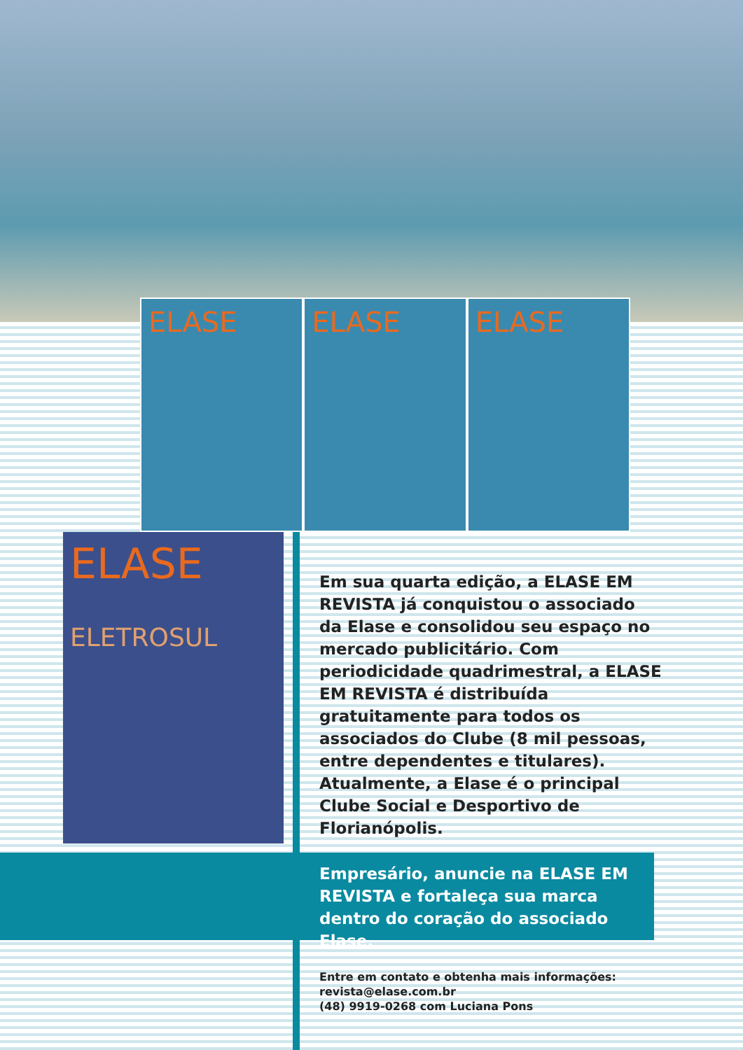ELASE ELASE ELASE
ELASE
ELETROSUL
Em sua quarta edição, a ELASE EM REVISTA já conquistou o associado da Elase e consolidou seu espaço no mercado publicitário. Com periodicidade quadrimestral, a ELASE EM REVISTA é distribuída gratuitamente para todos os associados do Clube (8 mil pessoas, entre dependentes e titulares). Atualmente, a Elase é o principal Clube Social e Desportivo de Florianópolis.
Empresário, anuncie na ELASE EM REVISTA e fortaleça sua marca dentro do coração do associado Elase.
Entre em contato e obtenha mais informações:
revista@elase.com.br
(48) 9919-0268 com Luciana Pons